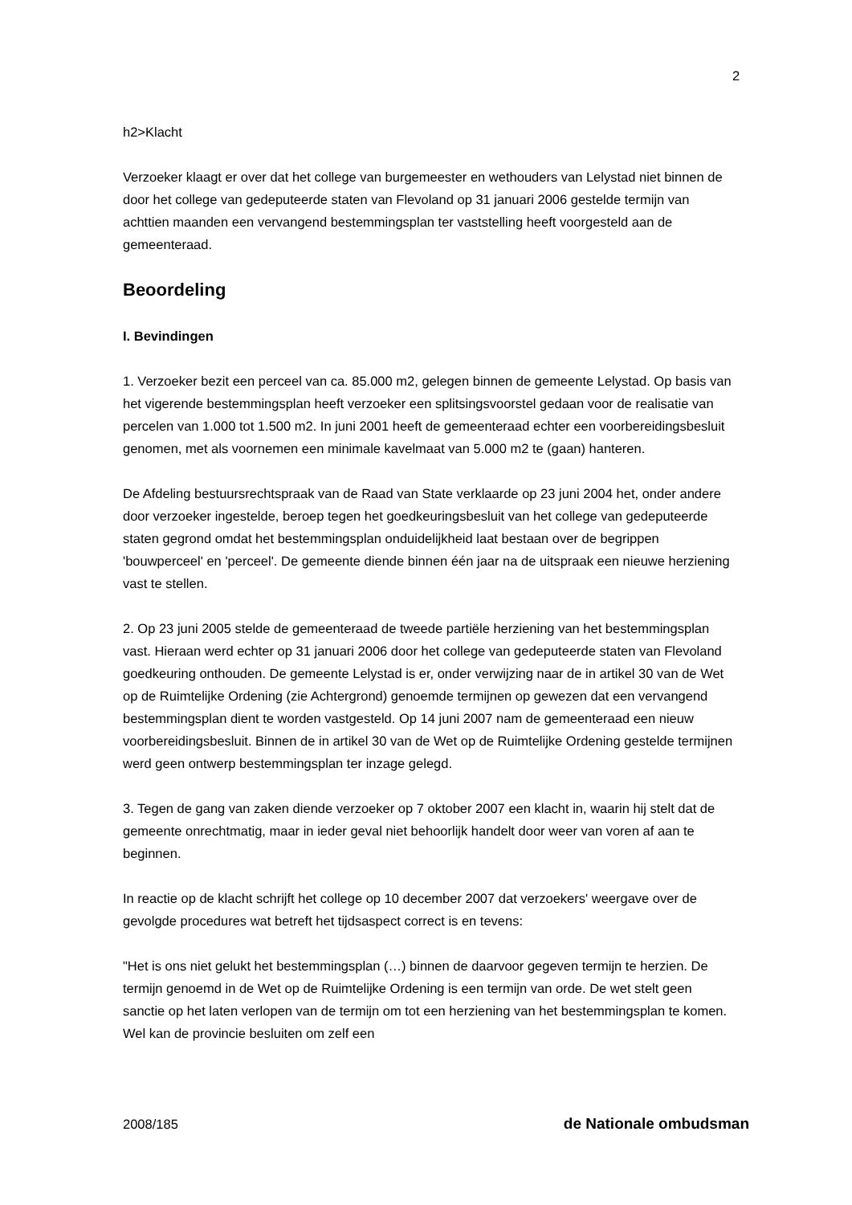2
h2>Klacht
Verzoeker klaagt er over dat het college van burgemeester en wethouders van Lelystad niet binnen de door het college van gedeputeerde staten van Flevoland op 31 januari 2006 gestelde termijn van achttien maanden een vervangend bestemmingsplan ter vaststelling heeft voorgesteld aan de gemeenteraad.
Beoordeling
I. Bevindingen
1. Verzoeker bezit een perceel van ca. 85.000 m2, gelegen binnen de gemeente Lelystad. Op basis van het vigerende bestemmingsplan heeft verzoeker een splitsingsvoorstel gedaan voor de realisatie van percelen van 1.000 tot 1.500 m2. In juni 2001 heeft de gemeenteraad echter een voorbereidingsbesluit genomen, met als voornemen een minimale kavelmaat van 5.000 m2 te (gaan) hanteren.
De Afdeling bestuursrechtspraak van de Raad van State verklaarde op 23 juni 2004 het, onder andere door verzoeker ingestelde, beroep tegen het goedkeuringsbesluit van het college van gedeputeerde staten gegrond omdat het bestemmingsplan onduidelijkheid laat bestaan over de begrippen 'bouwperceel' en 'perceel'. De gemeente diende binnen één jaar na de uitspraak een nieuwe herziening vast te stellen.
2. Op 23 juni 2005 stelde de gemeenteraad de tweede partiële herziening van het bestemmingsplan vast. Hieraan werd echter op 31 januari 2006 door het college van gedeputeerde staten van Flevoland goedkeuring onthouden. De gemeente Lelystad is er, onder verwijzing naar de in artikel 30 van de Wet op de Ruimtelijke Ordening (zie Achtergrond) genoemde termijnen op gewezen dat een vervangend bestemmingsplan dient te worden vastgesteld. Op 14 juni 2007 nam de gemeenteraad een nieuw voorbereidingsbesluit. Binnen de in artikel 30 van de Wet op de Ruimtelijke Ordening gestelde termijnen werd geen ontwerp bestemmingsplan ter inzage gelegd.
3. Tegen de gang van zaken diende verzoeker op 7 oktober 2007 een klacht in, waarin hij stelt dat de gemeente onrechtmatig, maar in ieder geval niet behoorlijk handelt door weer van voren af aan te beginnen.
In reactie op de klacht schrijft het college op 10 december 2007 dat verzoekers' weergave over de gevolgde procedures wat betreft het tijdsaspect correct is en tevens:
"Het is ons niet gelukt het bestemmingsplan (…) binnen de daarvoor gegeven termijn te herzien. De termijn genoemd in de Wet op de Ruimtelijke Ordening is een termijn van orde. De wet stelt geen sanctie op het laten verlopen van de termijn om tot een herziening van het bestemmingsplan te komen. Wel kan de provincie besluiten om zelf een
2008/185 de Nationale ombudsman